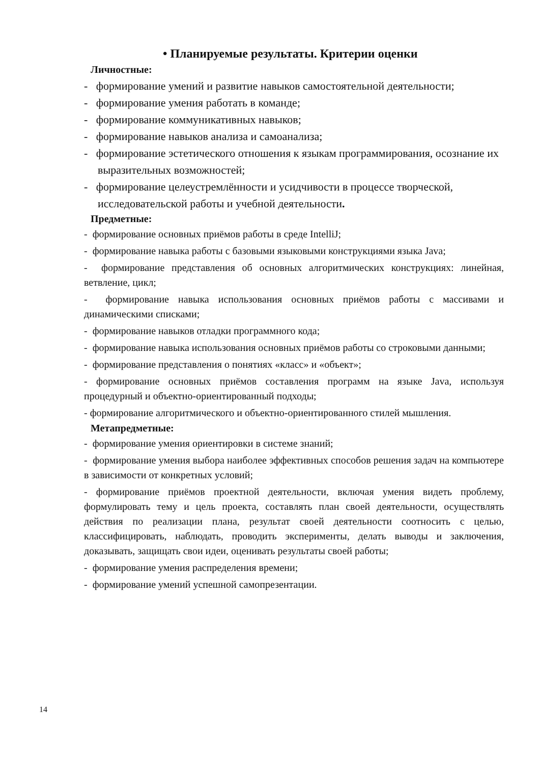• Планируемые результаты. Критерии оценки
Личностные:
- формирование умений и развитие навыков самостоятельной деятельности;
- формирование умения работать в команде;
- формирование коммуникативных навыков;
- формирование навыков анализа и самоанализа;
- формирование эстетического отношения к языкам программирования, осознание их выразительных возможностей;
- формирование целеустремлённости и усидчивости в процессе творческой, исследовательской работы и учебной деятельности.
Предметные:
- формирование основных приёмов работы в среде IntelliJ;
- формирование навыка работы с базовыми языковыми конструкциями языка Java;
- формирование представления об основных алгоритмических конструкциях: линейная, ветвление, цикл;
- формирование навыка использования основных приёмов работы с массивами и динамическими списками;
- формирование навыков отладки программного кода;
- формирование навыка использования основных приёмов работы со строковыми данными;
- формирование представления о понятиях «класс» и «объект»;
- формирование основных приёмов составления программ на языке Java, используя процедурный и объектно-ориентированный подходы;
- формирование алгоритмического и объектно-ориентированного стилей мышления.
Метапредметные:
- формирование умения ориентировки в системе знаний;
- формирование умения выбора наиболее эффективных способов решения задач на компьютере в зависимости от конкретных условий;
- формирование приёмов проектной деятельности, включая умения видеть проблему, формулировать тему и цель проекта, составлять план своей деятельности, осуществлять действия по реализации плана, результат своей деятельности соотносить с целью, классифицировать, наблюдать, проводить эксперименты, делать выводы и заключения, доказывать, защищать свои идеи, оценивать результаты своей работы;
- формирование умения распределения времени;
- формирование умений успешной самопрезентации.
14